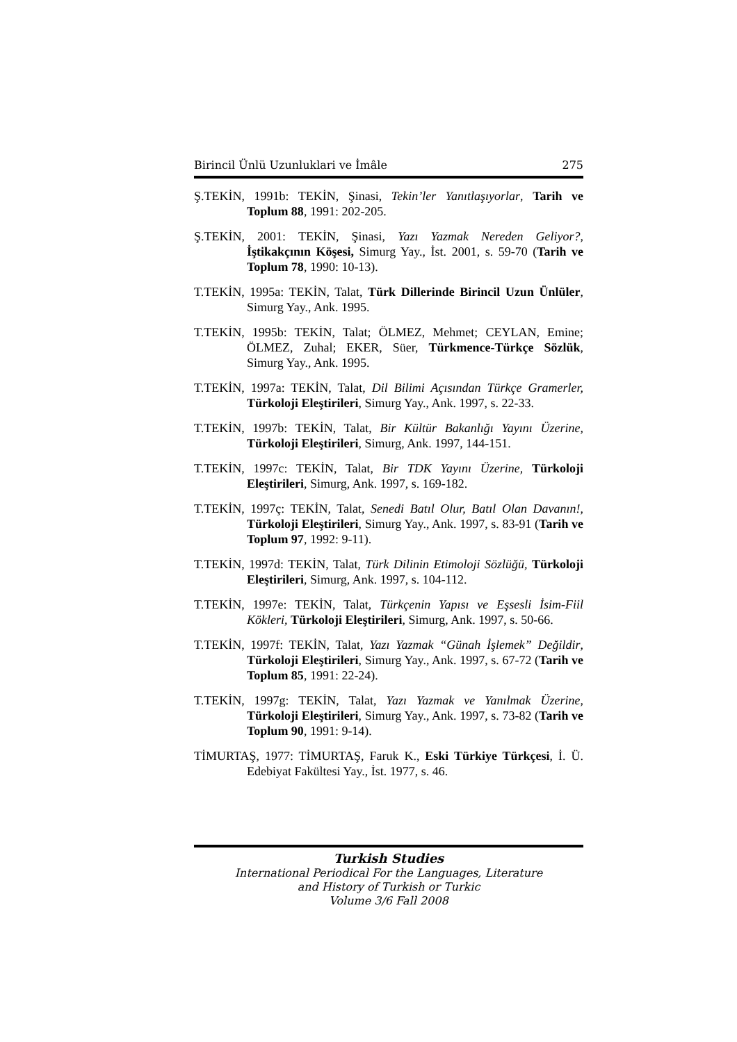Birincil Ünlü Uzunluklari ve İmâle 275
Ş.TEKİN, 1991b: TEKİN, Şinasi, Tekin’ler Yanıtlaşıyorlar, Tarih ve Toplum 88, 1991: 202-205.
Ş.TEKİN, 2001: TEKİN, Şinasi, Yazı Yazmak Nereden Geliyor?, İştikakçının Köşesi, Simurg Yay., İst. 2001, s. 59-70 (Tarih ve Toplum 78, 1990: 10-13).
T.TEKİN, 1995a: TEKİN, Talat, Türk Dillerinde Birincil Uzun Ünlüler, Simurg Yay., Ank. 1995.
T.TEKİN, 1995b: TEKİN, Talat; ÖLMEZ, Mehmet; CEYLAN, Emine; ÖLMEZ, Zuhal; EKER, Süer, Türkmence-Türkçe Sözlük, Simurg Yay., Ank. 1995.
T.TEKİN, 1997a: TEKİN, Talat, Dil Bilimi Açısından Türkçe Gramerler, Türkoloji Eleştirileri, Simurg Yay., Ank. 1997, s. 22-33.
T.TEKİN, 1997b: TEKİN, Talat, Bir Kültür Bakanlığı Yayını Üzerine, Türkoloji Eleştirileri, Simurg, Ank. 1997, 144-151.
T.TEKİN, 1997c: TEKİN, Talat, Bir TDK Yayını Üzerine, Türkoloji Eleştirileri, Simurg, Ank. 1997, s. 169-182.
T.TEKİN, 1997ç: TEKİN, Talat, Senedi Batıl Olur, Batıl Olan Davanın!, Türkoloji Eleştirileri, Simurg Yay., Ank. 1997, s. 83-91 (Tarih ve Toplum 97, 1992: 9-11).
T.TEKİN, 1997d: TEKİN, Talat, Türk Dilinin Etimoloji Sözlüğü, Türkoloji Eleştirileri, Simurg, Ank. 1997, s. 104-112.
T.TEKİN, 1997e: TEKİN, Talat, Türkçenin Yapısı ve Eşsesli İsim-Fiil Kökleri, Türkoloji Eleştirileri, Simurg, Ank. 1997, s. 50-66.
T.TEKİN, 1997f: TEKİN, Talat, Yazı Yazmak “Günah İşlemek” Değildir, Türkoloji Eleştirileri, Simurg Yay., Ank. 1997, s. 67-72 (Tarih ve Toplum 85, 1991: 22-24).
T.TEKİN, 1997g: TEKİN, Talat, Yazı Yazmak ve Yanılmak Üzerine, Türkoloji Eleştirileri, Simurg Yay., Ank. 1997, s. 73-82 (Tarih ve Toplum 90, 1991: 9-14).
TİMURTAŞ, 1977: TİMURTAŞ, Faruk K., Eski Türkiye Türkçesi, İ. Ü. Edebiyat Fakültesi Yay., İst. 1977, s. 46.
Turkish Studies
International Periodical For the Languages, Literature
and History of Turkish or Turkic
Volume 3/6 Fall 2008